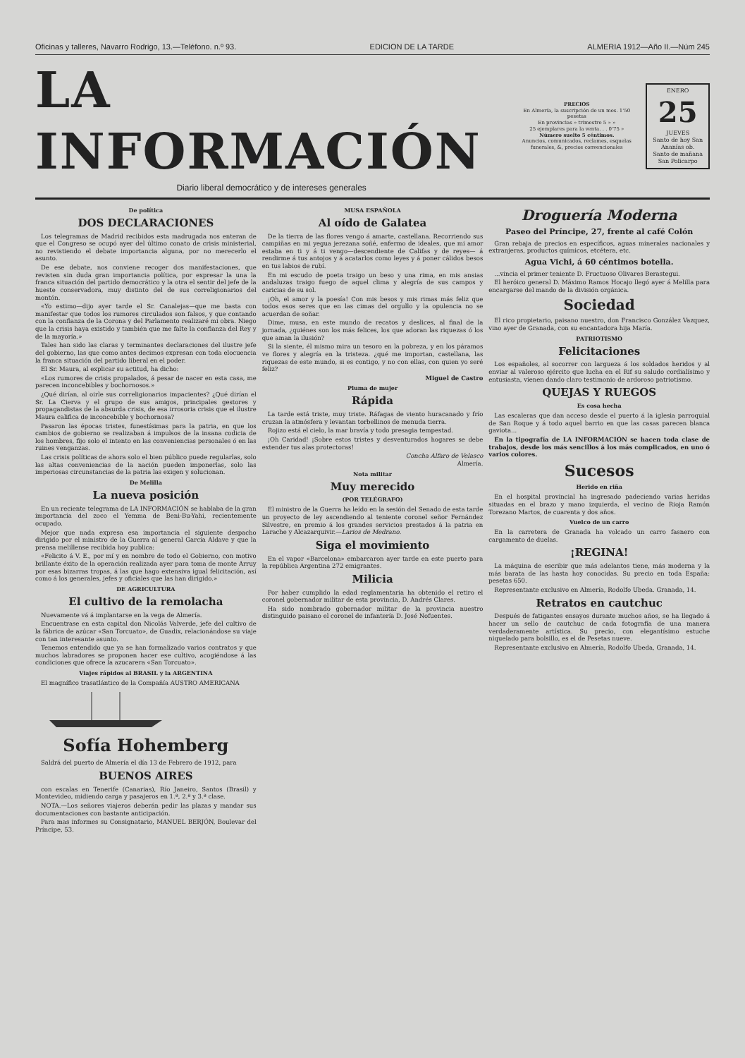Oficinas y talleres, Navarro Rodrigo, 13.—Teléfono. n.º 93. EDICION DE LA TARDE ALMERIA 1912—Año II.—Núm 245
LA INFORMACIÓN
Diario liberal democrático y de intereses generales
PRECIOS
En Almería, la suscripción de un mes. 1'50 pesetas
En provincias » trimestre 5 » »
25 ejemplares para la venta. . . 0'75 »
Número suelto 5 céntimos.
Anuncios, comunicados, reclames, esquelas funerales, &, precios convencionales
ENERO
25
JUEVES
Santo de hoy San Ananías ob.
Santo de mañana San Policarpo
De política
DOS DECLARACIONES
Los telegramas de Madrid recibidos esta madrugada nos enteran de que el Congreso se ocupó ayer del último conato de crisis ministerial, no revistiendo el debate importancia alguna, por no merecerlo el asunto.
De ese debate, nos conviene recoger dos manifestaciones, que revisten sin duda gran importancia política, por expresar la una la franca situación del partido democrático y la otra el sentir del jefe de la hueste conservadora, muy distinto del de sus correligionarios del montón.
«Yo estimo—dijo ayer tarde el Sr. Canalejas—que me basta con manifestar que todos los rumores circulados son falsos, y que contando con la confianza de la Corona y del Parlamento realizaré mi obra. Niego que la crisis haya existido y también que me falte la confianza del Rey y de la mayoría.»
Tales han sido las claras y terminantes declaraciones del ilustre jefe del gobierno, las que como antes decimos expresan con toda elocuencia la franca situación del partido liberal en el poder.
El Sr. Maura, al explicar su actitud, ha dicho:
«Los rumores de crisis propalados, á pesar de nacer en esta casa, me parecen inconcebibles y bochornosos.»
¿Qué dirían, al oirle sus correligionarios impacientes? ¿Qué dirían el Sr. La Cierva y el grupo de sus amigos, principales gestores y propagandistas de la absurda crisis, de esa irrosoria crisis que el ilustre Maura califica de inconcebible y bochornosa?
Pasaron las épocas tristes, funestísimas para la patria, en que los cambios de gobierno se realizaban á impulsos de la insana codicia de los hombres, fijo solo el intento en las conveniencias personales ó en las ruines venganzas.
Las crisis políticas de ahora solo el bien público puede regularlas, solo las altas conveniencias de la nación pueden imponerlas, solo las imperiosas circunstancias de la patria las exigen y solucionan.
De Melilla
La nueva posición
En un reciente telegrama de LA INFORMACIÓN se hablaba de la gran importancia del zoco el Yemma de Beni-Bu-Yahi, recientemente ocupado.
Mejor que nada expresa esa importancia el siguiente despacho dirigido por el ministro de la Guerra al general García Aldave y que la prensa melillense recibida hoy publica:
«Felicito á V. E., por mí y en nombre de todo el Gobierno, con motivo brillante éxito de la operación realizada ayer para toma de monte Arruy por esas bizarras tropas, á las que hago extensiva igual felicitación, así como á los generales, jefes y oficiales que las han dirigido.»
DE AGRICULTURA
El cultivo de la remolacha
Nuevamente vá á implantarse en la vega de Almería.
Encuentrase en esta capital don Nicolás Valverde, jefe del cultivo de la fábrica de azúcar «San Torcuato», de Guadix, relacionándose su viaje con tan interesante asunto.
Tenemos entendido que ya se han formalizado varios contratos y que muchos labradores se proponen hacer ese cultivo, acogiéndose á las condiciones que ofrece la azucarera «San Torcuato».
Viajes rápidos al BRASIL y la ARGENTINA
El magnífico trasatlántico de la Compañía AUSTRO AMERICANA
Sofía Hohemberg
Saldrá del puerto de Almería el día 13 de Febrero de 1912, para
BUENOS AIRES
con escalas en Tenerife (Canarias), Río Janeiro, Santos (Brasil) y Montevideo, midiendo carga y pasajeros en 1.ª, 2.ª y 3.ª clase.
NOTA.—Los señores viajeros deberán pedir las plazas y mandar sus documentaciones con bastante anticipación.
Para mas informes su Consignatario, MANUEL BERJÓN, Boulevar del Príncipe, 53.
MUSA ESPAÑOLA
Al oído de Galatea
De la tierra de las flores vengo á amarte, castellana. Recorriendo sus campiñas en mi yegua jerezana soñé, enfermo de ideales, que mi amor estaba en ti y á ti vengo—descendiente de Califas y de reyes— á rendirme á tus antojos y á acatarlos como leyes y á poner cálidos besos en tus labios de rubí.
En mi escudo de poeta traigo un beso y una rima, en mis ansias andaluzas traigo fuego de aquel clima y alegría de sus campos y caricias de su sol.
¡Oh, el amor y la poesía! Con mis besos y mis rimas más feliz que todos esos seres que en las cimas del orgullo y la opulencia no se acuerdan de soñar.
Dime, musa, en este mundo de recatos y deslices, al final de la jornada, ¿quiénes son los más felices, los que adoran las riquezas ó los que aman la ilusión?
Si la siente, él mismo mira un tesoro en la pobreza, y en los páramos ve flores y alegría en la tristeza. ¿qué me importan, castellana, las riquezas de este mundo, si es contigo, y no con ellas, con quien yo seré feliz?
Miguel de Castro
Pluma de mujer
Rápida
La tarde está triste, muy triste. Ráfagas de viento huracanado y frío cruzan la atmósfera y levantan torbellinos de menuda tierra.
Rojizo está el cielo, la mar bravía y todo presagia tempestad.
¡Oh Caridad! ¡Sobre estos tristes y desventurados hogares se debe extender tus alas protectoras!
Concha Alfaro de Velasco
Almería.
Nota militar
Muy merecido
(POR TELÉGRAFO)
El ministro de la Guerra ha leído en la sesión del Senado de esta tarde un proyecto de ley ascendiendo al teniente coronel señor Fernández Silvestre, en premio á los grandes servicios prestados á la patria en Larache y Alcazarquivir.—Larios de Medrano.
Siga el movimiento
En el vapor «Barcelona» embarcaron ayer tarde en este puerto para la república Argentina 272 emigrantes.
Milicia
Por haber cumplido la edad reglamentaria ha obtenido el retiro el coronel gobernador militar de esta provincia, D. Andrés Clares.
Ha sido nombrado gobernador militar de la provincia nuestro distinguido paisano el coronel de infantería D. José Nofuentes.
Droguería Moderna
Paseo del Príncipe, 27, frente al café Colón
Gran rebaja de precios en específicos, aguas minerales nacionales y extranjeras, productos químicos, etcétera, etc.
Agua Vichi, á 60 céntimos botella.
...vincia el primer teniente D. Fructuoso Olivares Berastegui.
El heróico general D. Máximo Ramos Hocajo llegó ayer á Melilla para encargarse del mando de la división orgánica.
Sociedad
El rico propietario, paisano nuestro, don Francisco González Vazquez, vino ayer de Granada, con su encantadora hija María.
PATRIOTISMO
Felicitaciones
Los españoles, al socorrer con largueza á los soldados heridos y al enviar al valeroso ejército que lucha en el Rif su saludo cordialísimo y entusiasta, vienen dando claro testimonio de ardoroso patriotismo.
QUEJAS Y RUEGOS
Es cosa hecha
Las escaleras que dan acceso desde el puerto á la iglesia parroquial de San Roque y á todo aquel barrio en que las casas parecen blanca gaviota...
En la tipografía de LA INFORMACIÓN se hacen toda clase de trabajos, desde los más sencillos á los más complicados, en uno ó varios colores.
Sucesos
Herido en riña
En el hospital provincial ha ingresado padeciendo varias heridas situadas en el brazo y mano izquierda, el vecino de Rioja Ramón Torezano Martos, de cuarenta y dos años.
Vuelco de un carro
En la carretera de Granada ha volcado un carro fasnero con cargamento de duelas.
¡REGINA!
La máquina de escribir que más adelantos tiene, más moderna y la más barata de las hasta hoy conocidas. Su precio en toda España: pesetas 650.
Representante exclusivo en Almería, Rodolfo Ubeda. Granada, 14.
Retratos en cautchuc
Después de fatigantes ensayos durante muchos años, se ha llegado á hacer un sello de cautchuc de cada fotografía de una manera verdaderamente artística. Su precio, con elegantísimo estuche niquelado para bolsillo, es el de Pesetas nueve.
Representante exclusivo en Almería, Rodolfo Ubeda, Granada, 14.